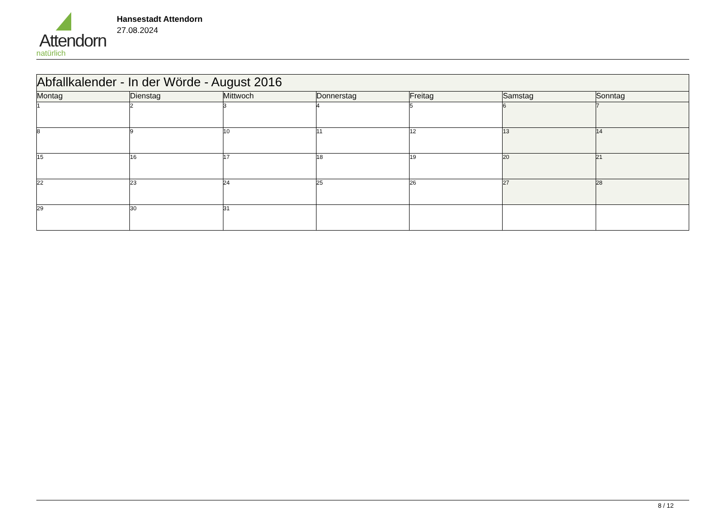Attendorn
natürlich
Hansestadt Attendorn
27.08.2024
| Abfallkalender - In der Wörde - August 2016 | | | | | | |
| --- | --- | --- | --- | --- | --- | --- |
| Montag | Dienstag | Mittwoch | Donnerstag | Freitag | Samstag | Sonntag |
| 1 | 2 | 3 | 4 | 5 | 6 | 7 |
| 8 | 9 | 10 | 11 | 12 | 13 | 14 |
| 15 | 16 | 17 | 18 | 19 | 20 | 21 |
| 22 | 23 | 24 | 25 | 26 | 27 | 28 |
| 29 | 30 | 31 | | | | |
8 / 12